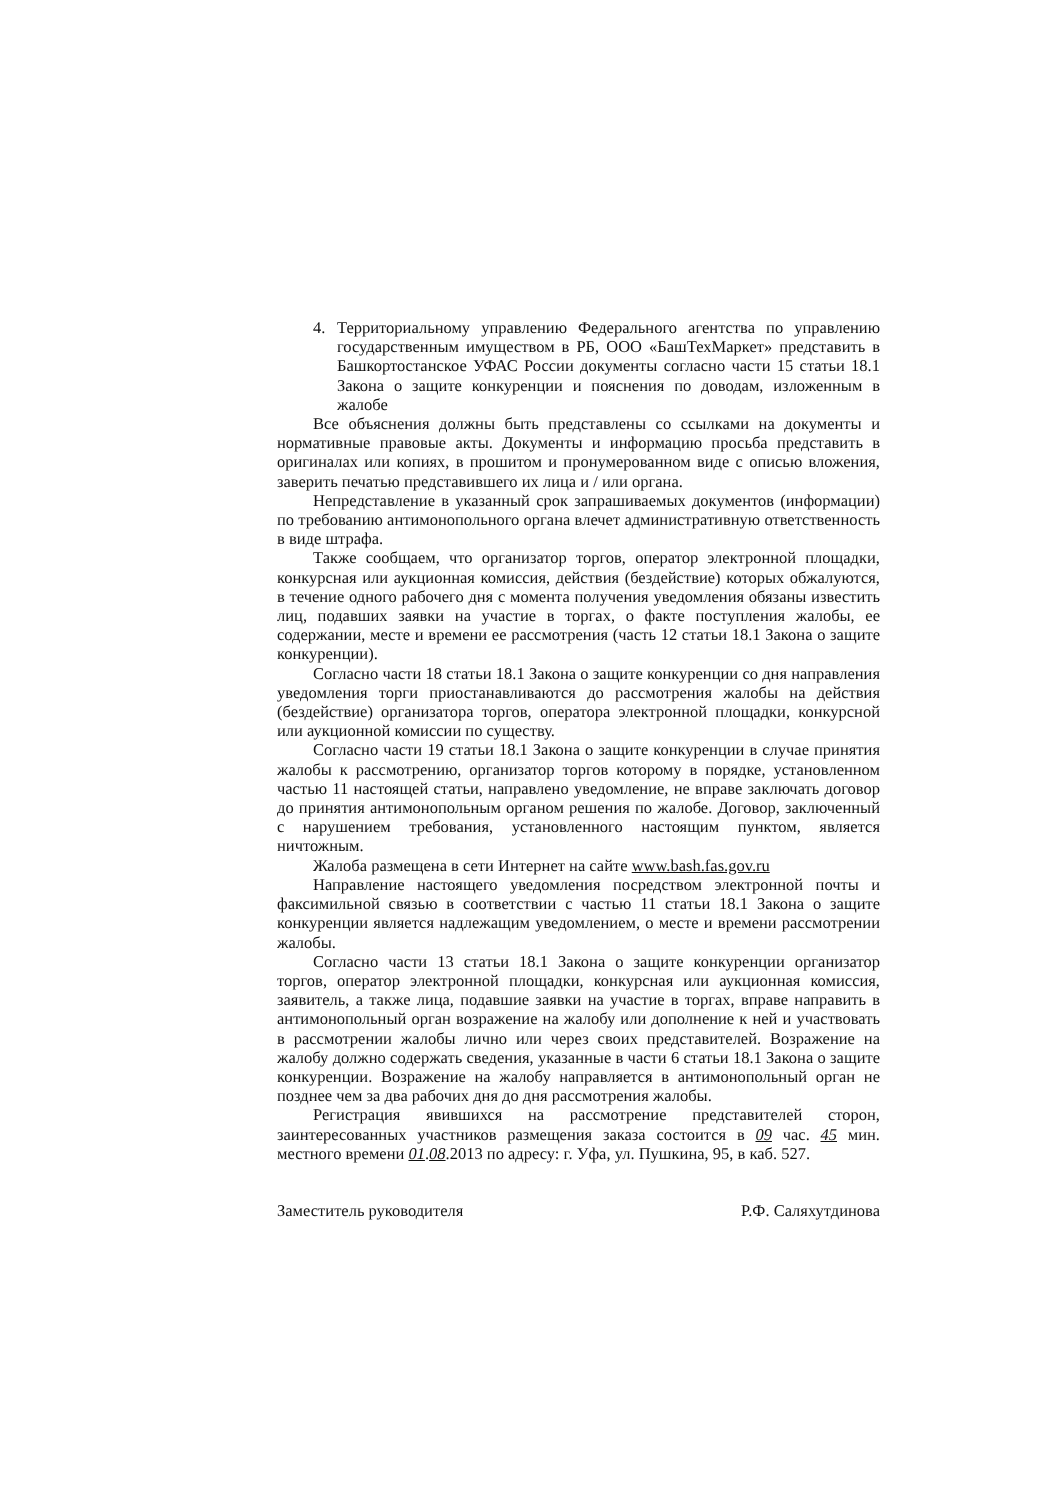4. Территориальному управлению Федерального агентства по управлению государственным имуществом в РБ, ООО «БашТехМаркет» представить в Башкортостанское УФАС России документы согласно части 15 статьи 18.1 Закона о защите конкуренции и пояснения по доводам, изложенным в жалобе
Все объяснения должны быть представлены со ссылками на документы и нормативные правовые акты. Документы и информацию просьба представить в оригиналах или копиях, в прошитом и пронумерованном виде с описью вложения, заверить печатью представившего их лица и / или органа.
Непредставление в указанный срок запрашиваемых документов (информации) по требованию антимонопольного органа влечет административную ответственность в виде штрафа.
Также сообщаем, что организатор торгов, оператор электронной площадки, конкурсная или аукционная комиссия, действия (бездействие) которых обжалуются, в течение одного рабочего дня с момента получения уведомления обязаны известить лиц, подавших заявки на участие в торгах, о факте поступления жалобы, ее содержании, месте и времени ее рассмотрения (часть 12 статьи 18.1 Закона о защите конкуренции).
Согласно части 18 статьи 18.1 Закона о защите конкуренции со дня направления уведомления торги приостанавливаются до рассмотрения жалобы на действия (бездействие) организатора торгов, оператора электронной площадки, конкурсной или аукционной комиссии по существу.
Согласно части 19 статьи 18.1 Закона о защите конкуренции в случае принятия жалобы к рассмотрению, организатор торгов которому в порядке, установленном частью 11 настоящей статьи, направлено уведомление, не вправе заключать договор до принятия антимонопольным органом решения по жалобе. Договор, заключенный с нарушением требования, установленного настоящим пунктом, является ничтожным.
Жалоба размещена в сети Интернет на сайте www.bash.fas.gov.ru
Направление настоящего уведомления посредством электронной почты и факсимильной связью в соответствии с частью 11 статьи 18.1 Закона о защите конкуренции является надлежащим уведомлением, о месте и времени рассмотрении жалобы.
Согласно части 13 статьи 18.1 Закона о защите конкуренции организатор торгов, оператор электронной площадки, конкурсная или аукционная комиссия, заявитель, а также лица, подавшие заявки на участие в торгах, вправе направить в антимонопольный орган возражение на жалобу или дополнение к ней и участвовать в рассмотрении жалобы лично или через своих представителей. Возражение на жалобу должно содержать сведения, указанные в части 6 статьи 18.1 Закона о защите конкуренции. Возражение на жалобу направляется в антимонопольный орган не позднее чем за два рабочих дня до дня рассмотрения жалобы.
Регистрация явившихся на рассмотрение представителей сторон, заинтересованных участников размещения заказа состоится в 09 час. 45 мин. местного времени 01.08.2013 по адресу: г. Уфа, ул. Пушкина, 95, в каб. 527.
Заместитель руководителя Р.Ф. Саляхутдинова